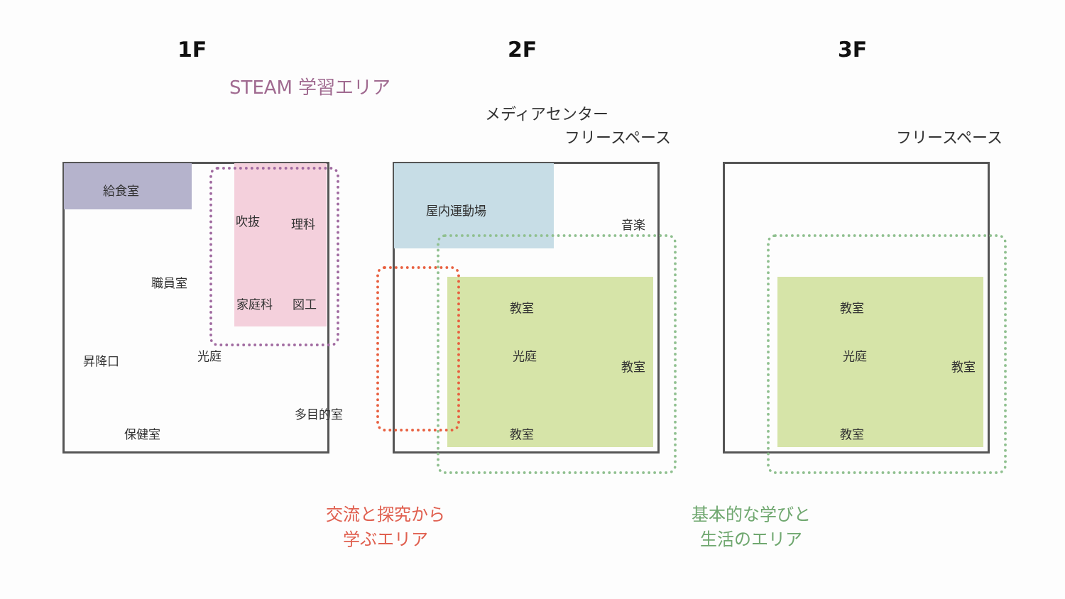1F 2F 3F
STEAM 学習エリア
メディアセンター
フリースペース フリースペース
給食室
吹抜 理科
職員室
家庭科 図工
昇降口 光庭
多目的室
保健室
屋内運動場
音楽
教室
光庭
教室
教室
教室
光庭
教室
教室
交流と探究から
学ぶエリア
基本的な学びと
生活のエリア